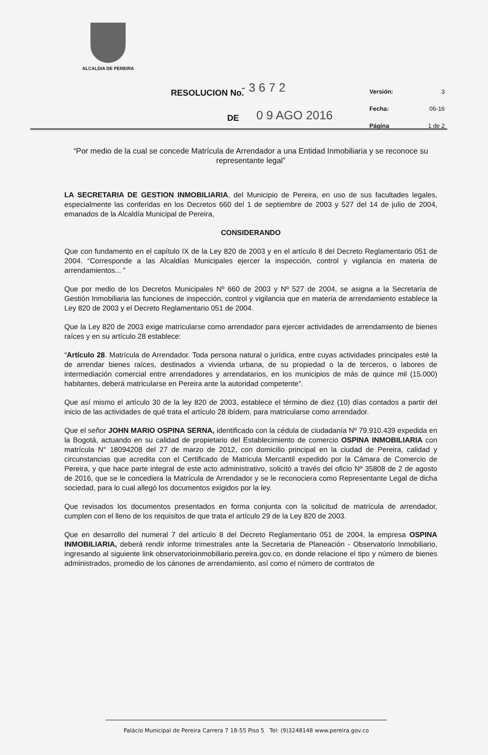ALCALDIA DE PEREIRA
RESOLUCION No. - 3 6 7 2
DE 0 9 AGO 2016
Versión: 3
Fecha: 06-16
Página 1 de 2
“Por medio de la cual se concede Matrícula de Arrendador a una Entidad Inmobiliaria y se reconoce su representante legal”
LA SECRETARIA DE GESTION INMOBILIARIA, del Municipio de Pereira, en uso de sus facultades legales, especialmente las conferidas en los Decretos 660 del 1 de septiembre de 2003 y 527 del 14 de julio de 2004, emanados de la Alcaldía Municipal de Pereira,
CONSIDERANDO
Que con fundamento en el capítulo IX de la Ley 820 de 2003 y en el artículo 8 del Decreto Reglamentario 051 de 2004. “Corresponde a las Alcaldías Municipales ejercer la inspección, control y vigilancia en materia de arrendamientos... ”
Que por medio de los Decretos Municipales Nº 660 de 2003 y Nº 527 de 2004, se asigna a la Secretaría de Gestión Inmobiliaria las funciones de inspección, control y vigilancia que en materia de arrendamiento establece la Ley 820 de 2003 y el Decreto Reglamentario 051 de 2004.
Que la Ley 820 de 2003 exige matricularse como arrendador para ejercer actividades de arrendamiento de bienes raíces y en su artículo 28 establece:
“Artículo 28. Matrícula de Arrendador. Toda persona natural o jurídica, entre cuyas actividades principales esté la de arrendar bienes raíces, destinados a vivienda urbana, de su propiedad o la de terceros, o labores de intermediación comercial entre arrendadores y arrendatarios, en los municipios de más de quince mil (15.000) habitantes, deberá matricularse en Pereira ante la autoridad competente”.
Que así mismo el artículo 30 de la ley 820 de 2003, establece el término de diez (10) días contados a partir del inicio de las actividades de qué trata el artículo 28 ibídem, para matricularse como arrendador.
Que el señor JOHN MARIO OSPINA SERNA, identificado con la cédula de ciudadanía Nº 79.910.439 expedida en la Bogotá, actuando en su calidad de propietario del Establecimiento de comercio OSPINA INMOBILIARIA con matrícula N° 18094208 del 27 de marzo de 2012, con domicilio principal en la ciudad de Pereira, calidad y circunstancias que acredita con el Certificado de Matricula Mercantil expedido por la Cámara de Comercio de Pereira, y que hace parte integral de este acto administrativo, solicitó a través del oficio Nº 35808 de 2 de agosto de 2016, que se le concediera la Matrícula de Arrendador y se le reconociera como Representante Legal de dicha sociedad, para lo cual allegó los documentos exigidos por la ley.
Que revisados los documentos presentados en forma conjunta con la solicitud de matrícula de arrendador, cumplen con el lleno de los requisitos de que trata el artículo 29 de la Ley 820 de 2003.
Que en desarrollo del numeral 7 del artículo 8 del Decreto Reglamentario 051 de 2004, la empresa OSPINA INMOBILIARIA, deberá rendir informe trimestrales ante la Secretaria de Planeación - Observatorio Inmobiliario, ingresando al siguiente link observatorioinmobiliario.pereira.gov.co, en donde relacione el tipo y número de bienes administrados, promedio de los cánones de arrendamiento, así como el número de contratos de
Palácio Municipal de Pereira Carrera 7 18-55 Piso 5 Tel: (9)3248148 www.pereira.gov.co